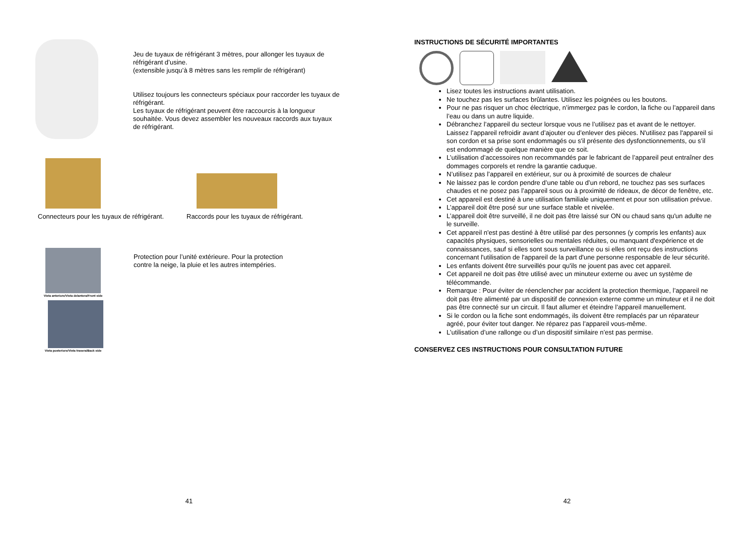Jeu de tuyaux de réfrigérant 3 mètres, pour allonger les tuyaux de réfrigérant d’usine.
(extensible jusqu’à 8 mètres sans les remplir de réfrigérant)
Utilisez toujours les connecteurs spéciaux pour raccorder les tuyaux de réfrigérant.
Les tuyaux de réfrigérant peuvent être raccourcis à la longueur souhaitée. Vous devez assembler les nouveaux raccords aux tuyaux de réfrigérant.
Connecteurs pour les tuyaux de réfrigérant.
Raccords pour les tuyaux de réfrigérant.
Vista anteriore/Vista delantera/Front side
Vista posteriore/Vista trasera/Back side
Protection pour l’unité extérieure. Pour la protection contre la neige, la pluie et les autres intempéries.
41
INSTRUCTIONS DE SÉCURITÉ IMPORTANTES
Lisez toutes les instructions avant utilisation.
Ne touchez pas les surfaces brûlantes. Utilisez les poignées ou les boutons.
Pour ne pas risquer un choc électrique, n’immergez pas le cordon, la fiche ou l’appareil dans l’eau ou dans un autre liquide.
Débranchez l’appareil du secteur lorsque vous ne l’utilisez pas et avant de le nettoyer. Laissez l’appareil refroidir avant d’ajouter ou d’enlever des pièces. N'utilisez pas l'appareil si son cordon et sa prise sont endommagés ou s'il présente des dysfonctionnements, ou s’il est endommagé de quelque manière que ce soit.
L’utilisation d’accessoires non recommandés par le fabricant de l’appareil peut entraîner des dommages corporels et rendre la garantie caduque.
N’utilisez pas l’appareil en extérieur, sur ou à proximité de sources de chaleur
Ne laissez pas le cordon pendre d’une table ou d’un rebord, ne touchez pas ses surfaces chaudes et ne posez pas l’appareil sous ou à proximité de rideaux, de décor de fenêtre, etc.
Cet appareil est destiné à une utilisation familiale uniquement et pour son utilisation prévue.
L’appareil doit être posé sur une surface stable et nivelée.
L’appareil doit être surveillé, il ne doit pas être laissé sur ON ou chaud sans qu'un adulte ne le surveille.
Cet appareil n'est pas destiné à être utilisé par des personnes (y compris les enfants) aux capacités physiques, sensorielles ou mentales réduites, ou manquant d'expérience et de connaissances, sauf si elles sont sous surveillance ou si elles ont reçu des instructions concernant l'utilisation de l'appareil de la part d'une personne responsable de leur sécurité.
Les enfants doivent être surveillés pour qu'ils ne jouent pas avec cet appareil.
Cet appareil ne doit pas être utilisé avec un minuteur externe ou avec un système de télécommande.
Remarque : Pour éviter de réenclencher par accident la protection thermique, l’appareil ne doit pas être alimenté par un dispositif de connexion externe comme un minuteur et il ne doit pas être connecté sur un circuit. Il faut allumer et éteindre l’appareil manuellement.
Si le cordon ou la fiche sont endommagés, ils doivent être remplacés par un réparateur agréé, pour éviter tout danger. Ne réparez pas l’appareil vous-même.
L’utilisation d’une rallonge ou d’un dispositif similaire n’est pas permise.
CONSERVEZ CES INSTRUCTIONS POUR CONSULTATION FUTURE
42